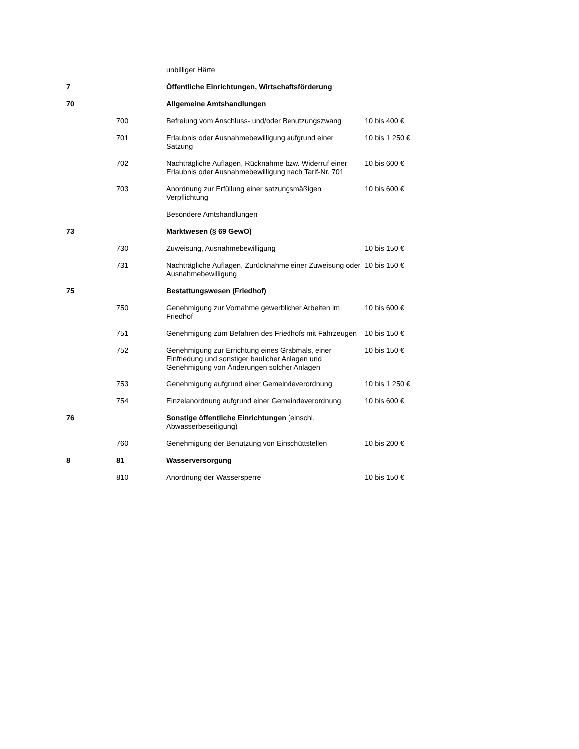| | | unbilliger Härte | |
| 7 | | Öffentliche Einrichtungen, Wirtschaftsförderung | |
| 70 | | Allgemeine Amtshandlungen | |
| | 700 | Befreiung vom Anschluss- und/oder Benutzungszwang | 10 bis 400 € |
| | 701 | Erlaubnis oder Ausnahmebewilligung aufgrund einer Satzung | 10 bis 1 250 € |
| | 702 | Nachträgliche Auflagen, Rücknahme bzw. Widerruf einer Erlaubnis oder Ausnahmebewilligung nach Tarif-Nr. 701 | 10 bis 600 € |
| | 703 | Anordnung zur Erfüllung einer satzungsmäßigen Verpflichtung | 10 bis 600 € |
| | | Besondere Amtshandlungen | |
| 73 | | Marktwesen (§ 69 GewO) | |
| | 730 | Zuweisung, Ausnahmebewilligung | 10 bis 150 € |
| | 731 | Nachträgliche Auflagen, Zurücknahme einer Zuweisung oder Ausnahmebewilligung | 10 bis 150 € |
| 75 | | Bestattungswesen (Friedhof) | |
| | 750 | Genehmigung zur Vornahme gewerblicher Arbeiten im Friedhof | 10 bis 600 € |
| | 751 | Genehmigung zum Befahren des Friedhofs mit Fahrzeugen | 10 bis 150 € |
| | 752 | Genehmigung zur Errichtung eines Grabmals, einer Einfriedung und sonstiger baulicher Anlagen und Genehmigung von Änderungen solcher Anlagen | 10 bis 150 € |
| | 753 | Genehmigung aufgrund einer Gemeindeverordnung | 10 bis 1 250 € |
| | 754 | Einzelanordnung aufgrund einer Gemeindeverordnung | 10 bis 600 € |
| 76 | | Sonstige öffentliche Einrichtungen (einschl. Abwasserbeseitigung) | |
| | 760 | Genehmigung der Benutzung von Einschüttstellen | 10 bis 200 € |
| 8 | 81 | Wasserversorgung | |
| | 810 | Anordnung der Wassersperre | 10 bis 150 € |